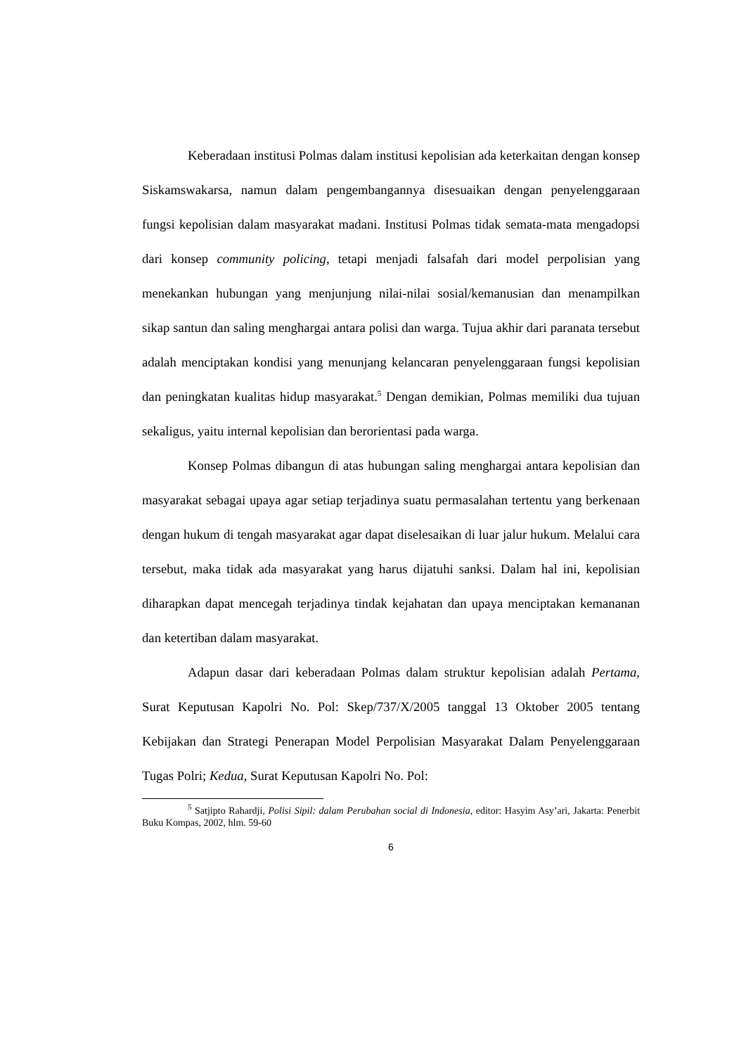Keberadaan institusi Polmas dalam institusi kepolisian ada keterkaitan dengan konsep Siskamswakarsa, namun dalam pengembangannya disesuaikan dengan penyelenggaraan fungsi kepolisian dalam masyarakat madani. Institusi Polmas tidak semata-mata mengadopsi dari konsep community policing, tetapi menjadi falsafah dari model perpolisian yang menekankan hubungan yang menjunjung nilai-nilai sosial/kemanusian dan menampilkan sikap santun dan saling menghargai antara polisi dan warga. Tujua akhir dari paranata tersebut adalah menciptakan kondisi yang menunjang kelancaran penyelenggaraan fungsi kepolisian dan peningkatan kualitas hidup masyarakat.<sup>5</sup> Dengan demikian, Polmas memiliki dua tujuan sekaligus, yaitu internal kepolisian dan berorientasi pada warga.
Konsep Polmas dibangun di atas hubungan saling menghargai antara kepolisian dan masyarakat sebagai upaya agar setiap terjadinya suatu permasalahan tertentu yang berkenaan dengan hukum di tengah masyarakat agar dapat diselesaikan di luar jalur hukum. Melalui cara tersebut, maka tidak ada masyarakat yang harus dijatuhi sanksi. Dalam hal ini, kepolisian diharapkan dapat mencegah terjadinya tindak kejahatan dan upaya menciptakan kemananan dan ketertiban dalam masyarakat.
Adapun dasar dari keberadaan Polmas dalam struktur kepolisian adalah Pertama, Surat Keputusan Kapolri No. Pol: Skep/737/X/2005 tanggal 13 Oktober 2005 tentang Kebijakan dan Strategi Penerapan Model Perpolisian Masyarakat Dalam Penyelenggaraan Tugas Polri; Kedua, Surat Keputusan Kapolri No. Pol:
<sup>5</sup> Satjipto Rahardji, Polisi Sipil: dalam Perubahan social di Indonesia, editor: Hasyim Asy’ari, Jakarta: Penerbit Buku Kompas, 2002, hlm. 59-60
6